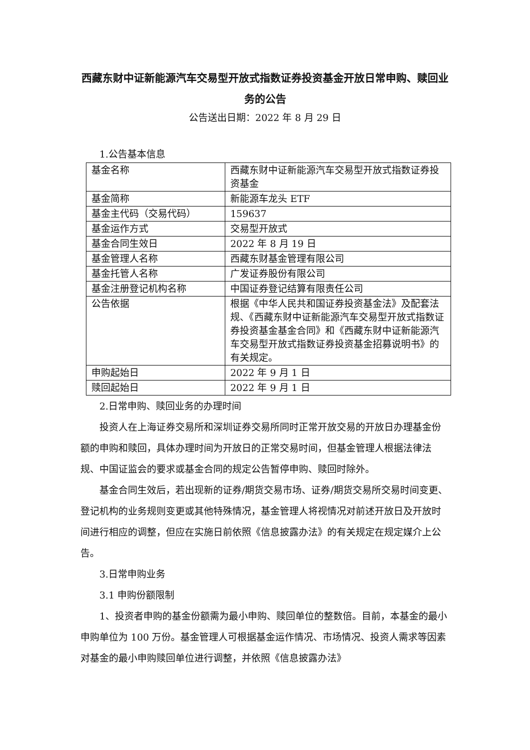西藏东财中证新能源汽车交易型开放式指数证券投资基金开放日常申购、赎回业务的公告
公告送出日期：2022 年 8 月 29 日
1.公告基本信息
| 基金名称 | 西藏东财中证新能源汽车交易型开放式指数证券投资基金 |
| 基金简称 | 新能源车龙头 ETF |
| 基金主代码（交易代码） | 159637 |
| 基金运作方式 | 交易型开放式 |
| 基金合同生效日 | 2022 年 8 月 19 日 |
| 基金管理人名称 | 西藏东财基金管理有限公司 |
| 基金托管人名称 | 广发证券股份有限公司 |
| 基金注册登记机构名称 | 中国证券登记结算有限责任公司 |
| 公告依据 | 根据《中华人民共和国证券投资基金法》及配套法规、《西藏东财中证新能源汽车交易型开放式指数证券投资基金基金合同》和《西藏东财中证新能源汽车交易型开放式指数证券投资基金招募说明书》的有关规定。 |
| 申购起始日 | 2022 年 9 月 1 日 |
| 赎回起始日 | 2022 年 9 月 1 日 |
2.日常申购、赎回业务的办理时间
投资人在上海证券交易所和深圳证券交易所同时正常开放交易的开放日办理基金份额的申购和赎回，具体办理时间为开放日的正常交易时间，但基金管理人根据法律法规、中国证监会的要求或基金合同的规定公告暂停申购、赎回时除外。
基金合同生效后，若出现新的证券/期货交易市场、证券/期货交易所交易时间变更、登记机构的业务规则变更或其他特殊情况，基金管理人将视情况对前述开放日及开放时间进行相应的调整，但应在实施日前依照《信息披露办法》的有关规定在规定媒介上公告。
3.日常申购业务
3.1 申购份额限制
1、投资者申购的基金份额需为最小申购、赎回单位的整数倍。目前，本基金的最小申购单位为 100 万份。基金管理人可根据基金运作情况、市场情况、投资人需求等因素对基金的最小申购赎回单位进行调整，并依照《信息披露办法》